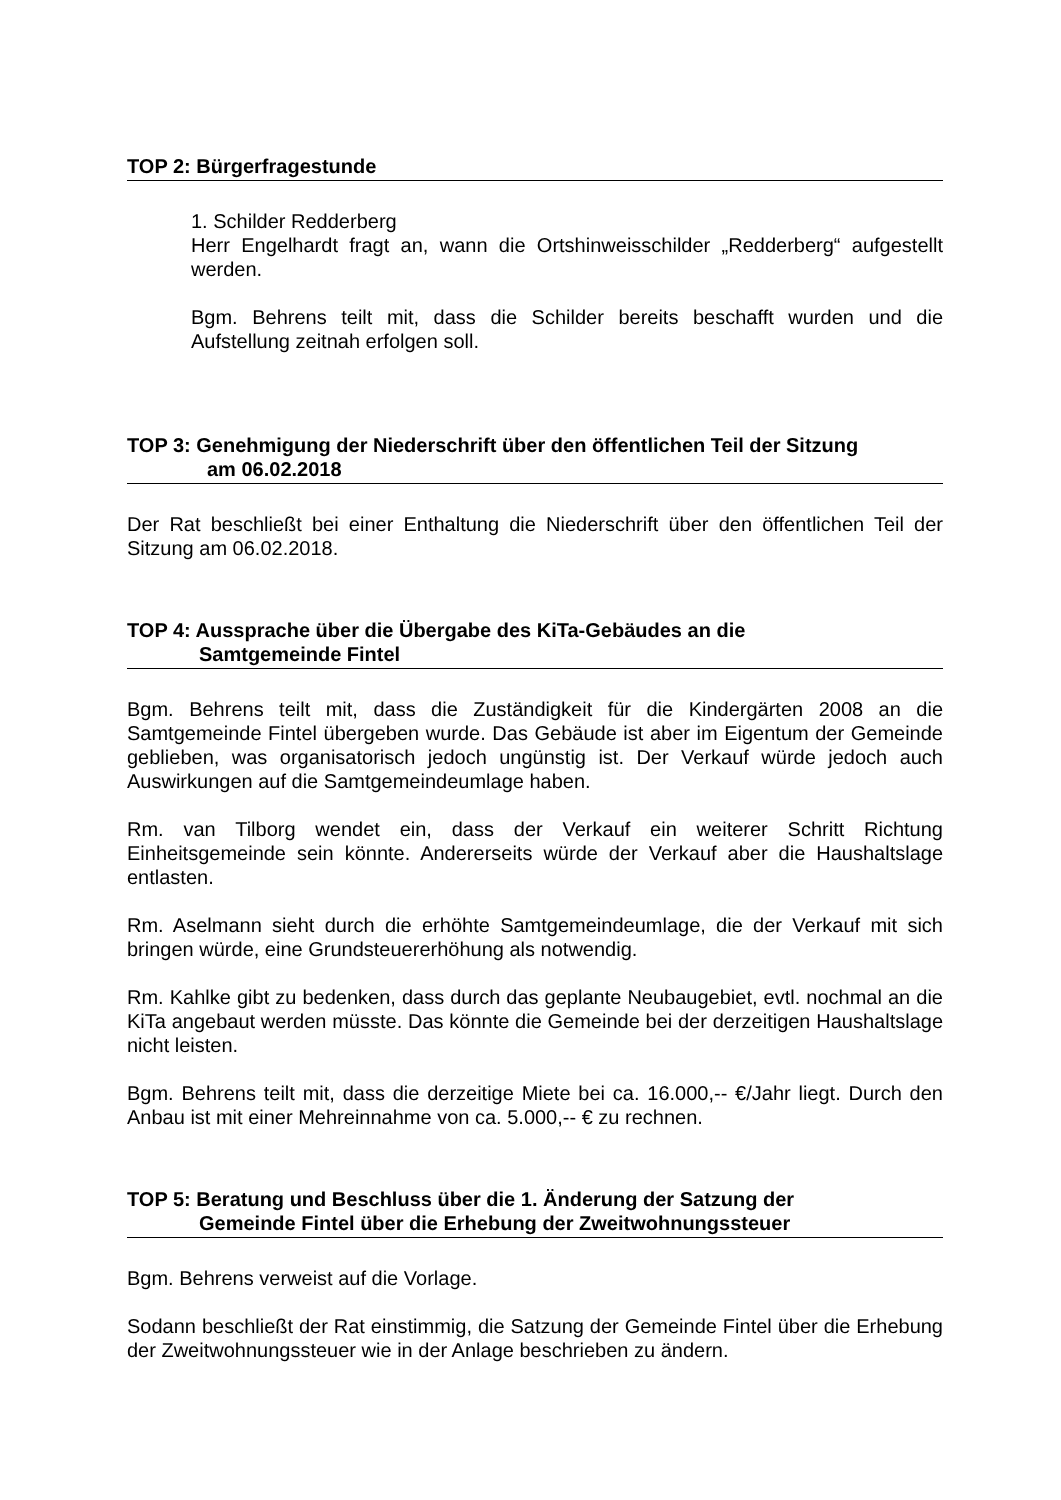TOP 2: Bürgerfragestunde
1. Schilder Redderberg
Herr Engelhardt fragt an, wann die Ortshinweisschilder „Redderberg“ aufgestellt werden.
Bgm. Behrens teilt mit, dass die Schilder bereits beschafft wurden und die Aufstellung zeitnah erfolgen soll.
TOP 3: Genehmigung der Niederschrift über den öffentlichen Teil der Sitzung
am 06.02.2018
Der Rat beschließt bei einer Enthaltung die Niederschrift über den öffentlichen Teil der Sitzung am 06.02.2018.
TOP 4: Aussprache über die Übergabe des KiTa-Gebäudes an die
Samtgemeinde Fintel
Bgm. Behrens teilt mit, dass die Zuständigkeit für die Kindergärten 2008 an die Samtgemeinde Fintel übergeben wurde. Das Gebäude ist aber im Eigentum der Gemeinde geblieben, was organisatorisch jedoch ungünstig ist. Der Verkauf würde jedoch auch Auswirkungen auf die Samtgemeindeumlage haben.
Rm. van Tilborg wendet ein, dass der Verkauf ein weiterer Schritt Richtung Einheitsgemeinde sein könnte. Andererseits würde der Verkauf aber die Haushaltslage entlasten.
Rm. Aselmann sieht durch die erhöhte Samtgemeindeumlage, die der Verkauf mit sich bringen würde, eine Grundsteuererhöhung als notwendig.
Rm. Kahlke gibt zu bedenken, dass durch das geplante Neubaugebiet, evtl. nochmal an die KiTa angebaut werden müsste. Das könnte die Gemeinde bei der derzeitigen Haushaltslage nicht leisten.
Bgm. Behrens teilt mit, dass die derzeitige Miete bei ca. 16.000,-- €/Jahr liegt. Durch den Anbau ist mit einer Mehreinnahme von ca. 5.000,-- € zu rechnen.
TOP 5: Beratung und Beschluss über die 1. Änderung der Satzung der
Gemeinde Fintel über die Erhebung der Zweitwohnungssteuer
Bgm. Behrens verweist auf die Vorlage.
Sodann beschließt der Rat einstimmig, die Satzung der Gemeinde Fintel über die Erhebung der Zweitwohnungssteuer wie in der Anlage beschrieben zu ändern.